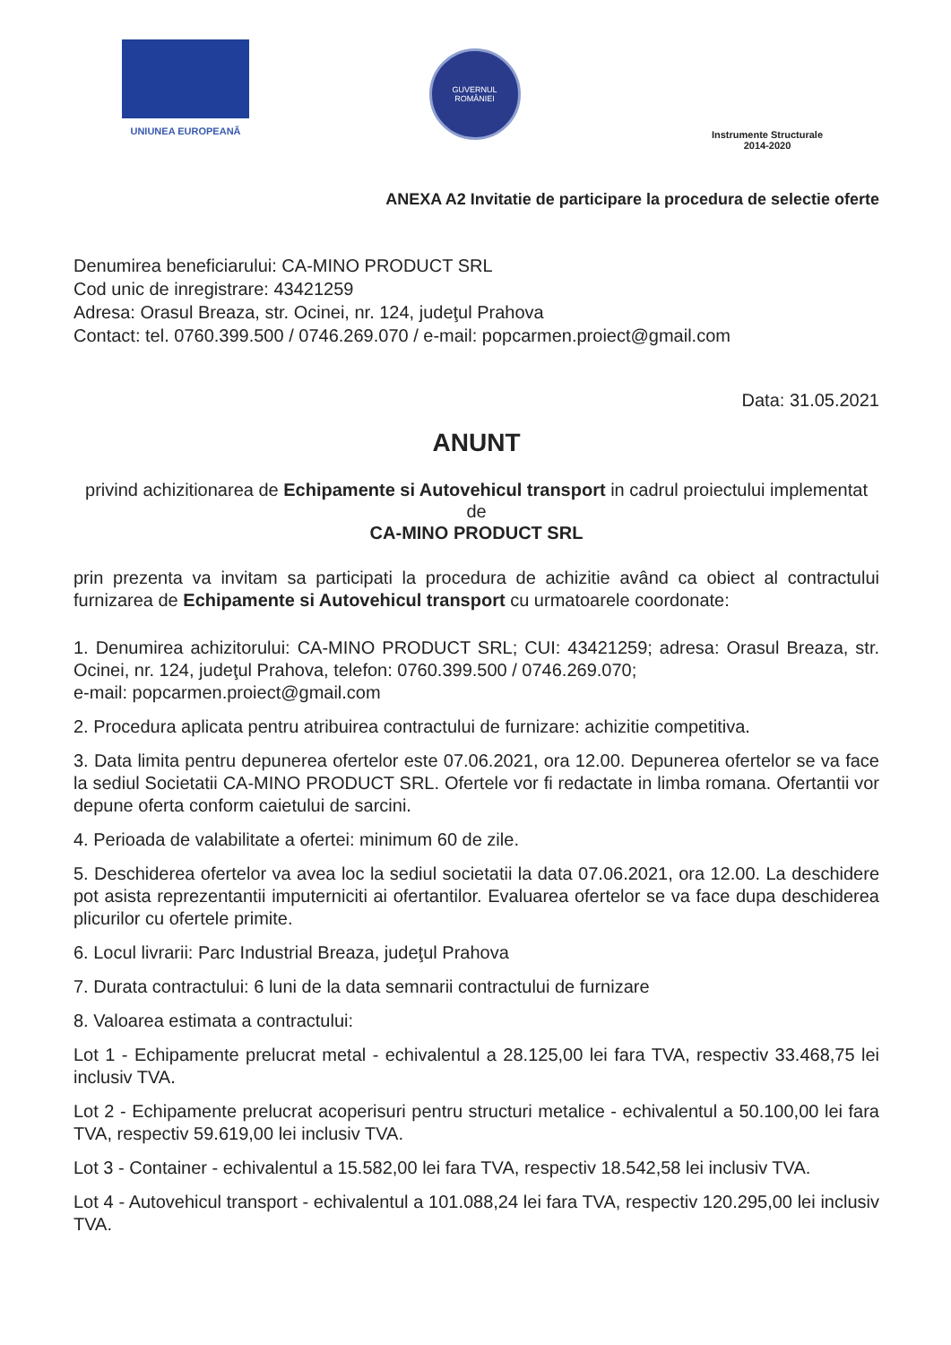UNIUNEA EUROPEANĂ
GUVERNUL ROMÂNIEI
Instrumente Structurale
2014-2020
ANEXA A2 Invitatie de participare la procedura de selectie oferte
Denumirea beneficiarului: CA-MINO PRODUCT SRL
Cod unic de inregistrare: 43421259
Adresa: Orasul Breaza, str. Ocinei, nr. 124, judeţul Prahova
Contact: tel. 0760.399.500 / 0746.269.070 / e-mail: popcarmen.proiect@gmail.com
Data: 31.05.2021
ANUNT
privind achizitionarea de Echipamente si Autovehicul transport in cadrul proiectului implementat de
CA-MINO PRODUCT SRL
prin prezenta va invitam sa participati la procedura de achizitie având ca obiect al contractului furnizarea de Echipamente si Autovehicul transport cu urmatoarele coordonate:
1. Denumirea achizitorului: CA-MINO PRODUCT SRL; CUI: 43421259; adresa: Orasul Breaza, str. Ocinei, nr. 124, judeţul Prahova, telefon: 0760.399.500 / 0746.269.070;
e-mail: popcarmen.proiect@gmail.com
2. Procedura aplicata pentru atribuirea contractului de furnizare: achizitie competitiva.
3. Data limita pentru depunerea ofertelor este 07.06.2021, ora 12.00. Depunerea ofertelor se va face la sediul Societatii CA-MINO PRODUCT SRL. Ofertele vor fi redactate in limba romana. Ofertantii vor depune oferta conform caietului de sarcini.
4. Perioada de valabilitate a ofertei: minimum 60 de zile.
5. Deschiderea ofertelor va avea loc la sediul societatii la data 07.06.2021, ora 12.00. La deschidere pot asista reprezentantii imputerniciti ai ofertantilor. Evaluarea ofertelor se va face dupa deschiderea plicurilor cu ofertele primite.
6. Locul livrarii: Parc Industrial Breaza, judeţul Prahova
7. Durata contractului: 6 luni de la data semnarii contractului de furnizare
8. Valoarea estimata a contractului:
Lot 1 - Echipamente prelucrat metal - echivalentul a 28.125,00 lei fara TVA, respectiv 33.468,75 lei inclusiv TVA.
Lot 2 - Echipamente prelucrat acoperisuri pentru structuri metalice - echivalentul a 50.100,00 lei fara TVA, respectiv 59.619,00 lei inclusiv TVA.
Lot 3 - Container - echivalentul a 15.582,00 lei fara TVA, respectiv 18.542,58 lei inclusiv TVA.
Lot 4 - Autovehicul transport - echivalentul a 101.088,24 lei fara TVA, respectiv 120.295,00 lei inclusiv TVA.